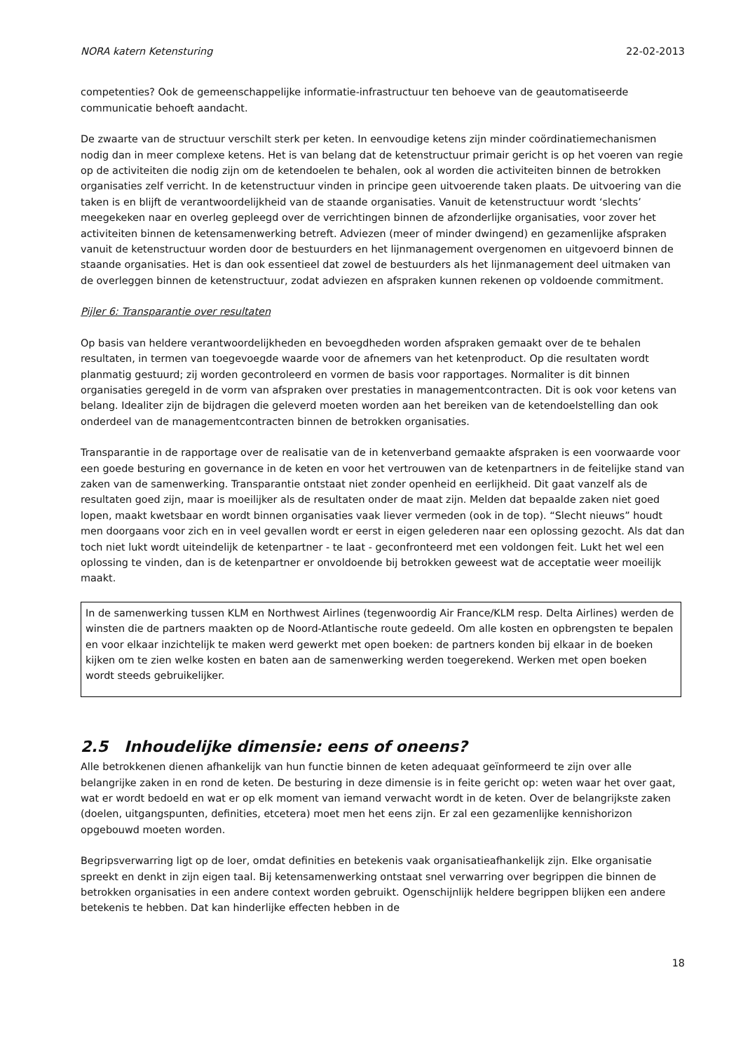NORA katern Ketensturing 22-02-2013
competenties? Ook de gemeenschappelijke informatie-infrastructuur ten behoeve van de geautomatiseerde communicatie behoeft aandacht.
De zwaarte van de structuur verschilt sterk per keten. In eenvoudige ketens zijn minder coördinatiemechanismen nodig dan in meer complexe ketens. Het is van belang dat de ketenstructuur primair gericht is op het voeren van regie op de activiteiten die nodig zijn om de ketendoelen te behalen, ook al worden die activiteiten binnen de betrokken organisaties zelf verricht. In de ketenstructuur vinden in principe geen uitvoerende taken plaats. De uitvoering van die taken is en blijft de verantwoordelijkheid van de staande organisaties. Vanuit de ketenstructuur wordt ‘slechts’ meegekeken naar en overleg gepleegd over de verrichtingen binnen de afzonderlijke organisaties, voor zover het activiteiten binnen de ketensamenwerking betreft. Adviezen (meer of minder dwingend) en gezamenlijke afspraken vanuit de ketenstructuur worden door de bestuurders en het lijnmanagement overgenomen en uitgevoerd binnen de staande organisaties. Het is dan ook essentieel dat zowel de bestuurders als het lijnmanagement deel uitmaken van de overleggen binnen de ketenstructuur, zodat adviezen en afspraken kunnen rekenen op voldoende commitment.
Pijler 6: Transparantie over resultaten
Op basis van heldere verantwoordelijkheden en bevoegdheden worden afspraken gemaakt over de te behalen resultaten, in termen van toegevoegde waarde voor de afnemers van het ketenproduct. Op die resultaten wordt planmatig gestuurd; zij worden gecontroleerd en vormen de basis voor rapportages. Normaliter is dit binnen organisaties geregeld in de vorm van afspraken over prestaties in managementcontracten. Dit is ook voor ketens van belang. Idealiter zijn de bijdragen die geleverd moeten worden aan het bereiken van de ketendoelstelling dan ook onderdeel van de managementcontracten binnen de betrokken organisaties.
Transparantie in de rapportage over de realisatie van de in ketenverband gemaakte afspraken is een voorwaarde voor een goede besturing en governance in de keten en voor het vertrouwen van de ketenpartners in de feitelijke stand van zaken van de samenwerking. Transparantie ontstaat niet zonder openheid en eerlijkheid. Dit gaat vanzelf als de resultaten goed zijn, maar is moeilijker als de resultaten onder de maat zijn. Melden dat bepaalde zaken niet goed lopen, maakt kwetsbaar en wordt binnen organisaties vaak liever vermeden (ook in de top). “Slecht nieuws” houdt men doorgaans voor zich en in veel gevallen wordt er eerst in eigen gelederen naar een oplossing gezocht. Als dat dan toch niet lukt wordt uiteindelijk de ketenpartner - te laat - geconfronteerd met een voldongen feit. Lukt het wel een oplossing te vinden, dan is de ketenpartner er onvoldoende bij betrokken geweest wat de acceptatie weer moeilijk maakt.
In de samenwerking tussen KLM en Northwest Airlines (tegenwoordig Air France/KLM resp. Delta Airlines) werden de winsten die de partners maakten op de Noord-Atlantische route gedeeld. Om alle kosten en opbrengsten te bepalen en voor elkaar inzichtelijk te maken werd gewerkt met open boeken: de partners konden bij elkaar in de boeken kijken om te zien welke kosten en baten aan de samenwerking werden toegerekend. Werken met open boeken wordt steeds gebruikelijker.
2.5 Inhoudelijke dimensie: eens of oneens?
Alle betrokkenen dienen afhankelijk van hun functie binnen de keten adequaat geïnformeerd te zijn over alle belangrijke zaken in en rond de keten. De besturing in deze dimensie is in feite gericht op: weten waar het over gaat, wat er wordt bedoeld en wat er op elk moment van iemand verwacht wordt in de keten. Over de belangrijkste zaken (doelen, uitgangspunten, definities, etcetera) moet men het eens zijn. Er zal een gezamenlijke kennishorizon opgebouwd moeten worden.
Begripsverwarring ligt op de loer, omdat definities en betekenis vaak organisatieafhankelijk zijn. Elke organisatie spreekt en denkt in zijn eigen taal. Bij ketensamenwerking ontstaat snel verwarring over begrippen die binnen de betrokken organisaties in een andere context worden gebruikt. Ogenschijnlijk heldere begrippen blijken een andere betekenis te hebben. Dat kan hinderlijke effecten hebben in de
18